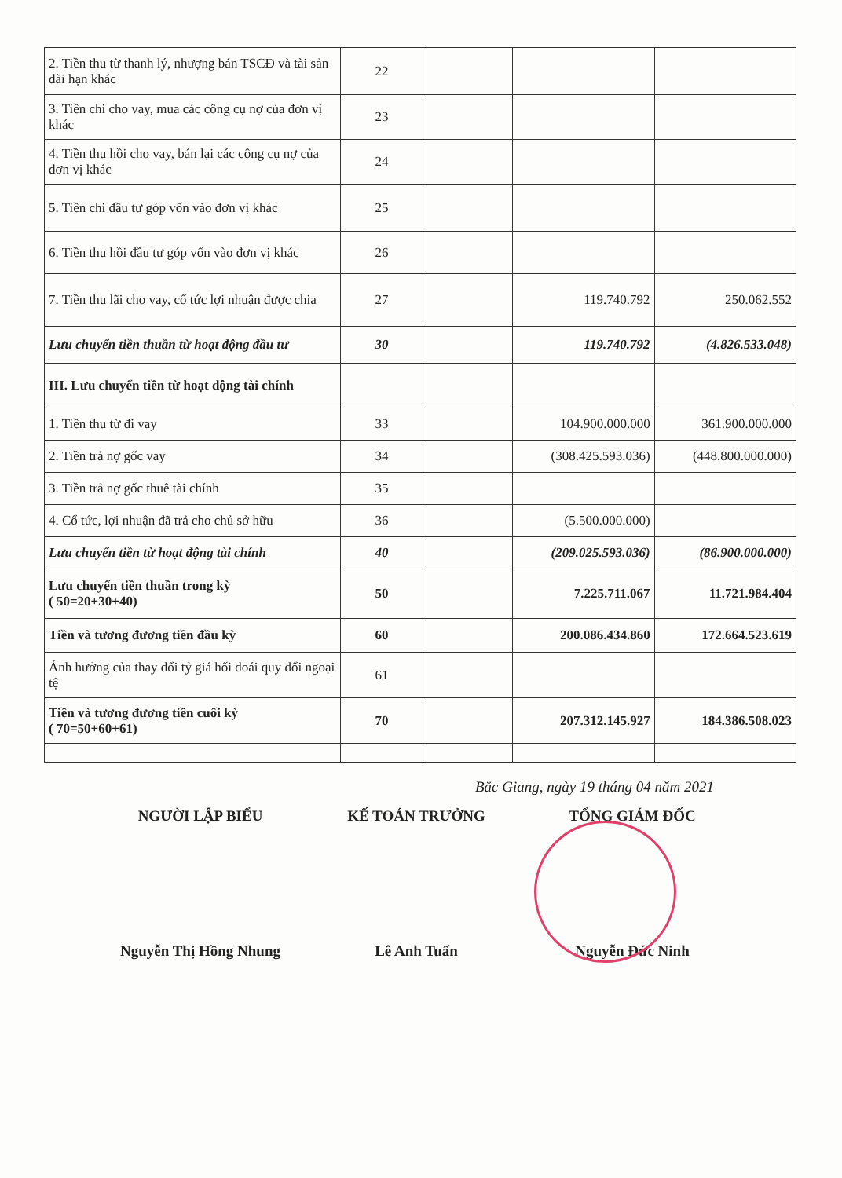| 2. Tiền thu từ thanh lý, nhượng bán TSCĐ và tài sản dài hạn khác | 22 | | | |
| 3. Tiền chi cho vay, mua các công cụ nợ của đơn vị khác | 23 | | | |
| 4. Tiền thu hồi cho vay, bán lại các công cụ nợ của đơn vị khác | 24 | | | |
| 5. Tiền chi đầu tư góp vốn vào đơn vị khác | 25 | | | |
| 6. Tiền thu hồi đầu tư góp vốn vào đơn vị khác | 26 | | | |
| 7. Tiền thu lãi cho vay, cổ tức lợi nhuận được chia | 27 | | 119.740.792 | 250.062.552 |
| Lưu chuyển tiền thuần từ hoạt động đầu tư | 30 | | 119.740.792 | (4.826.533.048) |
| III. Lưu chuyển tiền từ hoạt động tài chính | | | | |
| 1. Tiền thu từ đi vay | 33 | | 104.900.000.000 | 361.900.000.000 |
| 2. Tiền trả nợ gốc vay | 34 | | (308.425.593.036) | (448.800.000.000) |
| 3. Tiền trả nợ gốc thuê tài chính | 35 | | | |
| 4. Cổ tức, lợi nhuận đã trả cho chủ sở hữu | 36 | | (5.500.000.000) | |
| Lưu chuyển tiền từ hoạt động tài chính | 40 | | (209.025.593.036) | (86.900.000.000) |
| Lưu chuyển tiền thuần trong kỳ ( 50=20+30+40) | 50 | | 7.225.711.067 | 11.721.984.404 |
| Tiền và tương đương tiền đầu kỳ | 60 | | 200.086.434.860 | 172.664.523.619 |
| Ảnh hưởng của thay đổi tỷ giá hối đoái quy đổi ngoại tệ | 61 | | | |
| Tiền và tương đương tiền cuối kỳ ( 70=50+60+61) | 70 | | 207.312.145.927 | 184.386.508.023 |
Bắc Giang, ngày 19 tháng 04 năm 2021
NGƯỜI LẬP BIỂU
Nguyễn Thị Hồng Nhung
KẾ TOÁN TRƯỞNG
Lê Anh Tuấn
TỔNG GIÁM ĐỐC
Nguyễn Đức Ninh